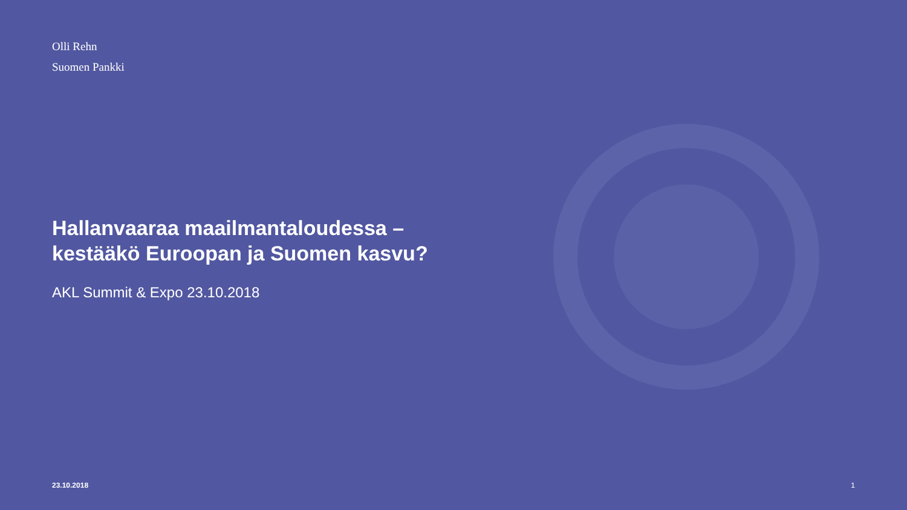Olli Rehn
Suomen Pankki
Hallanvaaraa maailmantaloudessa – kestääkö Euroopan ja Suomen kasvu?
AKL Summit & Expo 23.10.2018
23.10.2018 1